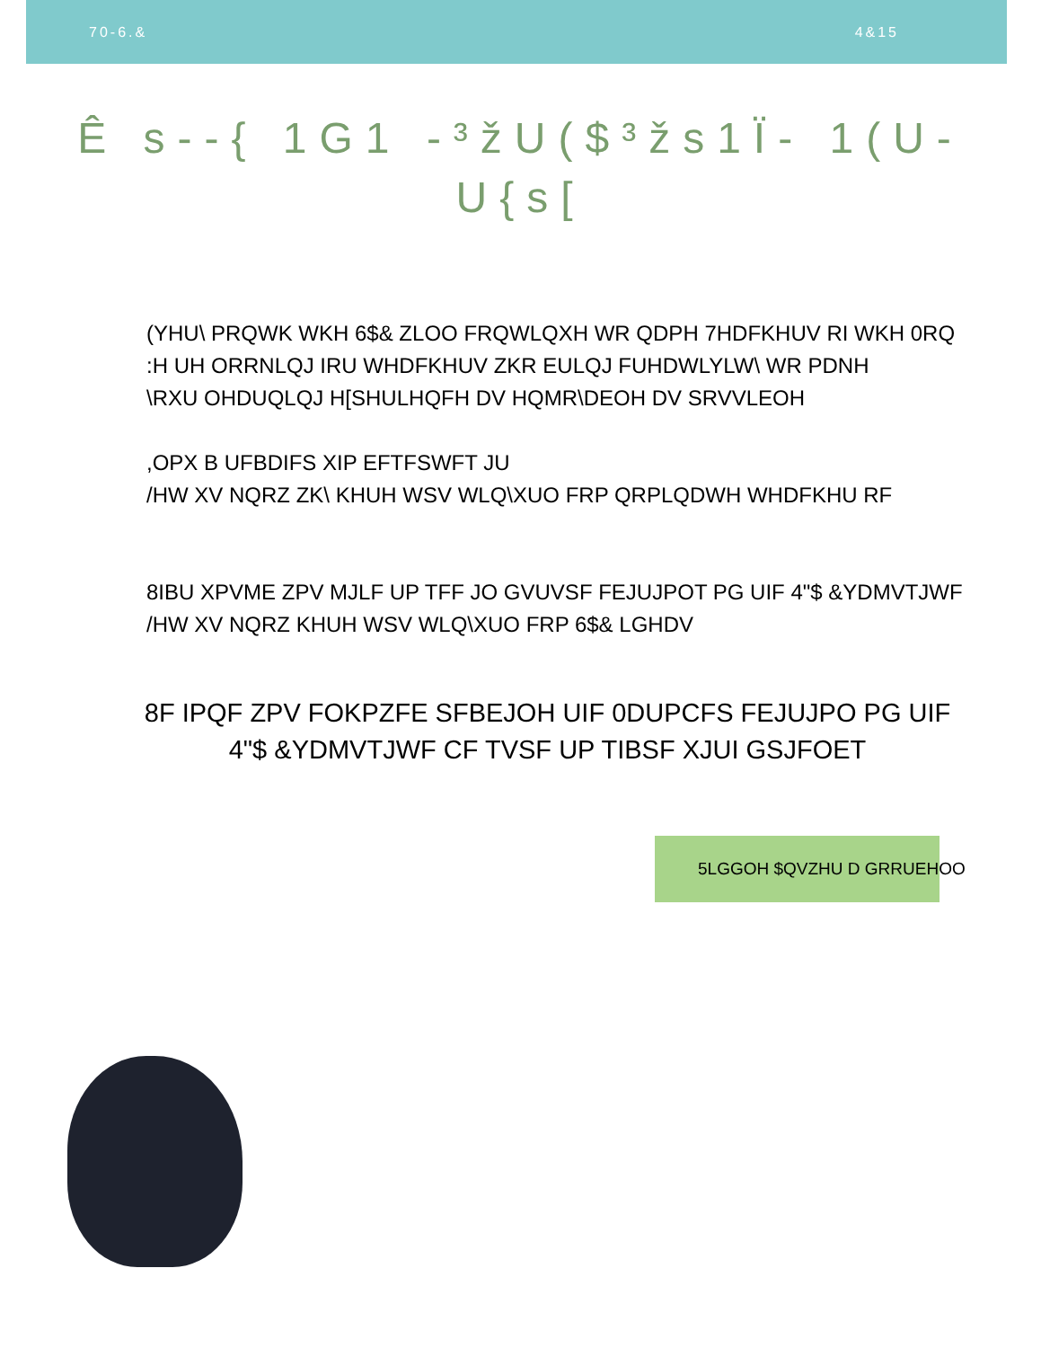70-6.& 4&15
Ê s--{ 1G1 -³žU($³žs1Ï- 1(U-U{s[
(YHU\ PRQWK WKH 6$& ZLOO FRQWLQXH WR QDPH 7HDFKHUV RI WKH 0RQ
:H UH ORRNLQJ IRU WHDFKHUV ZKR EULQJ FUHDWLYLW\ WR PDNH
\RXU OHDUQLQJ H[SHULHQFH DV HQMR\DEOH DV SRVVLEOH
,OPX B UFBDIFS XIP EFTFSWFT JU
/HW XV NQRZ ZK\ KHUH WSV WLQ\XUO FRP QRPLQDWH WHDFKHU RF
8IBU XPVME ZPV MJLF UP TFF JO GVUVSF FEJUJPOT PG UIF 4"$ &YDMVTJWF
/HW XV NQRZ KHUH WSV WLQ\XUO FRP 6$& LGHDV
8F IPQF ZPV FOKPZFE SFBEJOH UIF 0DUPCFS FEJUJPO PG UIF
4"$ &YDMVTJWF CF TVSF UP TIBSF XJUI GSJFOET
5LGGOH $QVZHU D GRRUEHOO